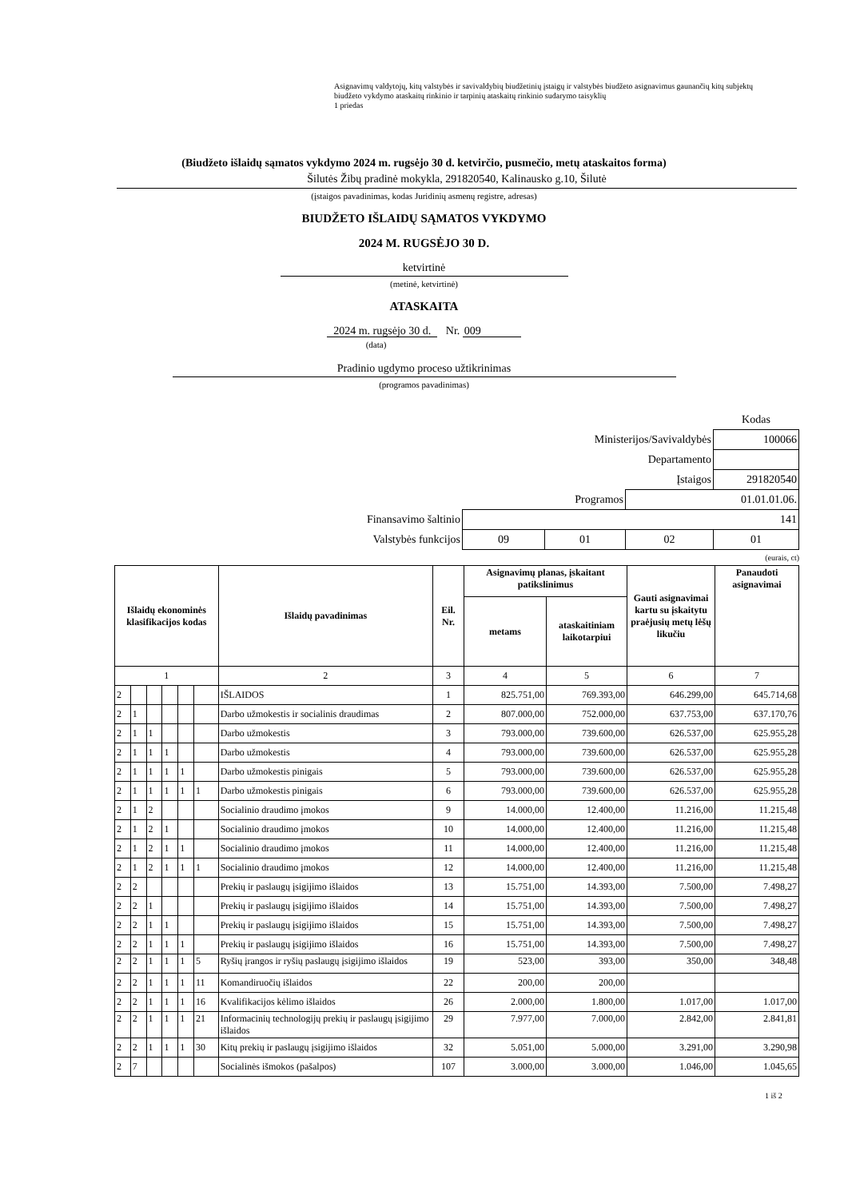Asignavimų valdytojų, kitų valstybės ir savivaldybių biudžetinių įstaigų ir valstybės biudžeto asignavimus gaunančių kitų subjektų biudžeto vykdymo ataskaitų rinkinio ir tarpinių ataskaitų rinkinio sudarymo taisyklių
1 priedas
(Biudžeto išlaidų sąmatos vykdymo 2024 m. rugsėjo 30 d. ketvirčio, pusmečio, metų ataskaitos forma)
Šilutės Žibų pradinė mokykla, 291820540, Kalinausko g.10, Šilutė
(įstaigos pavadinimas, kodas Juridinių asmenų registre, adresas)
BIUDŽETO IŠLAIDŲ SĄMATOS VYKDYMO
2024 M. RUGSĖJO 30 D.
ketvirtinė
(metinė, ketvirtinė)
ATASKAITA
2024 m. rugsėjo 30 d. Nr. 009
(data)
Pradinio ugdymo proceso užtikrinimas
(programos pavadinimas)
| | | | | Kodas |
| Ministerijos/Savivaldybės | | | | 100066 |
| Departamento | | | | |
| Įstaigos | | | | 291820540 |
| Programos | | | 01.01.01.06. | |
| Finansavimo šaltinio | 141 | | | |
| Valstybės funkcijos | 09 | 01 | 02 | 01 |
(eurais, ct)
| Išlaidų ekonominės klasifikacijos kodas | | | | | | Išlaidų pavadinimas | Eil. Nr. | Asignavimų planas, įskaitant patikslinimus | | Gauti asignavimai kartu su įskaitytu praėjusių metų lėšų likučiu | Panaudoti asignavimai |
| --- | --- | --- | --- | --- | --- | --- | --- | --- | --- | --- | --- |
| | | | | | | | | metams | ataskaitiniam laikotarpiui | | |
| 1 | | | | | | 2 | 3 | 4 | 5 | 6 | 7 |
| 2 | | | | | | IŠLAIDOS | 1 | 825.751,00 | 769.393,00 | 646.299,00 | 645.714,68 |
| 2 | 1 | | | | | Darbo užmokestis ir socialinis draudimas | 2 | 807.000,00 | 752.000,00 | 637.753,00 | 637.170,76 |
| 2 | 1 | 1 | | | | Darbo užmokestis | 3 | 793.000,00 | 739.600,00 | 626.537,00 | 625.955,28 |
| 2 | 1 | 1 | 1 | | | Darbo užmokestis | 4 | 793.000,00 | 739.600,00 | 626.537,00 | 625.955,28 |
| 2 | 1 | 1 | 1 | 1 | | Darbo užmokestis pinigais | 5 | 793.000,00 | 739.600,00 | 626.537,00 | 625.955,28 |
| 2 | 1 | 1 | 1 | 1 | 1 | Darbo užmokestis pinigais | 6 | 793.000,00 | 739.600,00 | 626.537,00 | 625.955,28 |
| 2 | 1 | 2 | | | | Socialinio draudimo įmokos | 9 | 14.000,00 | 12.400,00 | 11.216,00 | 11.215,48 |
| 2 | 1 | 2 | 1 | | | Socialinio draudimo įmokos | 10 | 14.000,00 | 12.400,00 | 11.216,00 | 11.215,48 |
| 2 | 1 | 2 | 1 | 1 | | Socialinio draudimo įmokos | 11 | 14.000,00 | 12.400,00 | 11.216,00 | 11.215,48 |
| 2 | 1 | 2 | 1 | 1 | 1 | Socialinio draudimo įmokos | 12 | 14.000,00 | 12.400,00 | 11.216,00 | 11.215,48 |
| 2 | 2 | | | | | Prekių ir paslaugų įsigijimo išlaidos | 13 | 15.751,00 | 14.393,00 | 7.500,00 | 7.498,27 |
| 2 | 2 | 1 | | | | Prekių ir paslaugų įsigijimo išlaidos | 14 | 15.751,00 | 14.393,00 | 7.500,00 | 7.498,27 |
| 2 | 2 | 1 | 1 | | | Prekių ir paslaugų įsigijimo išlaidos | 15 | 15.751,00 | 14.393,00 | 7.500,00 | 7.498,27 |
| 2 | 2 | 1 | 1 | 1 | | Prekių ir paslaugų įsigijimo išlaidos | 16 | 15.751,00 | 14.393,00 | 7.500,00 | 7.498,27 |
| 2 | 2 | 1 | 1 | 1 | 5 | Ryšių įrangos ir ryšių paslaugų įsigijimo išlaidos | 19 | 523,00 | 393,00 | 350,00 | 348,48 |
| 2 | 2 | 1 | 1 | 1 | 11 | Komandiruočių išlaidos | 22 | 200,00 | 200,00 | | |
| 2 | 2 | 1 | 1 | 1 | 16 | Kvalifikacijos kėlimo išlaidos | 26 | 2.000,00 | 1.800,00 | 1.017,00 | 1.017,00 |
| 2 | 2 | 1 | 1 | 1 | 21 | Informacinių technologijų prekių ir paslaugų įsigijimo išlaidos | 29 | 7.977,00 | 7.000,00 | 2.842,00 | 2.841,81 |
| 2 | 2 | 1 | 1 | 1 | 30 | Kitų prekių ir paslaugų įsigijimo išlaidos | 32 | 5.051,00 | 5.000,00 | 3.291,00 | 3.290,98 |
| 2 | 7 | | | | | Socialinės išmokos (pašalpos) | 107 | 3.000,00 | 3.000,00 | 1.046,00 | 1.045,65 |
1 iš 2